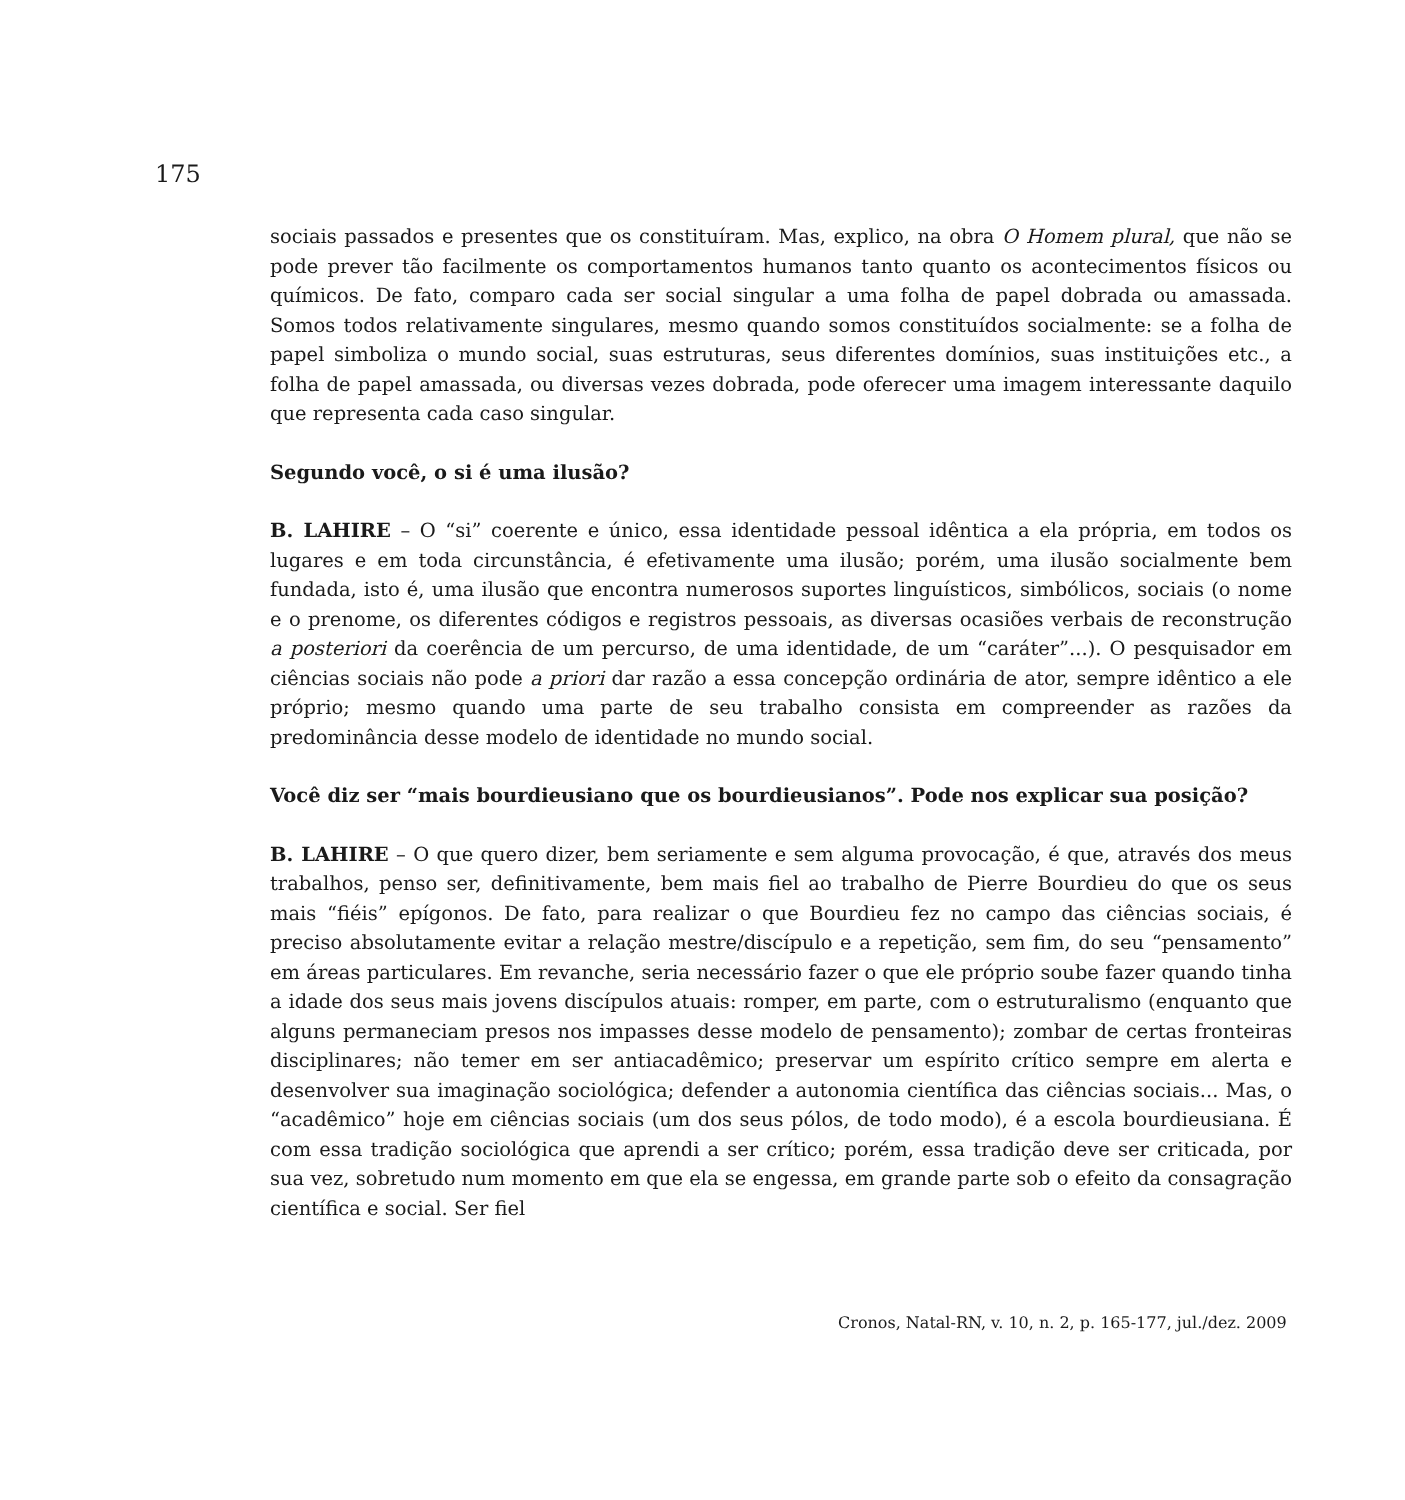175
sociais passados e presentes que os constituíram. Mas, explico, na obra O Homem plural, que não se pode prever tão facilmente os comportamentos humanos tanto quanto os acontecimentos físicos ou químicos. De fato, comparo cada ser social singular a uma folha de papel dobrada ou amassada. Somos todos relativamente singulares, mesmo quando somos constituídos socialmente: se a folha de papel simboliza o mundo social, suas estruturas, seus diferentes domínios, suas instituições etc., a folha de papel amassada, ou diversas vezes dobrada, pode oferecer uma imagem interessante daquilo que representa cada caso singular.
Segundo você, o si é uma ilusão?
B. LAHIRE – O “si” coerente e único, essa identidade pessoal idêntica a ela própria, em todos os lugares e em toda circunstância, é efetivamente uma ilusão; porém, uma ilusão socialmente bem fundada, isto é, uma ilusão que encontra numerosos suportes linguísticos, simbólicos, sociais (o nome e o prenome, os diferentes códigos e registros pessoais, as diversas ocasiões verbais de reconstrução a posteriori da coerência de um percurso, de uma identidade, de um “caráter”...). O pesquisador em ciências sociais não pode a priori dar razão a essa concepção ordinária de ator, sempre idêntico a ele próprio; mesmo quando uma parte de seu trabalho consista em compreender as razões da predominância desse modelo de identidade no mundo social.
Você diz ser “mais bourdieusiano que os bourdieusianos”. Pode nos explicar sua posição?
B. LAHIRE – O que quero dizer, bem seriamente e sem alguma provocação, é que, através dos meus trabalhos, penso ser, definitivamente, bem mais fiel ao trabalho de Pierre Bourdieu do que os seus mais “fiéis” epígonos. De fato, para realizar o que Bourdieu fez no campo das ciências sociais, é preciso absolutamente evitar a relação mestre/discípulo e a repetição, sem fim, do seu “pensamento” em áreas particulares. Em revanche, seria necessário fazer o que ele próprio soube fazer quando tinha a idade dos seus mais jovens discípulos atuais: romper, em parte, com o estruturalismo (enquanto que alguns permaneciam presos nos impasses desse modelo de pensamento); zombar de certas fronteiras disciplinares; não temer em ser antiacadêmico; preservar um espírito crítico sempre em alerta e desenvolver sua imaginação sociológica; defender a autonomia científica das ciências sociais... Mas, o “acadêmico” hoje em ciências sociais (um dos seus pólos, de todo modo), é a escola bourdieusiana. É com essa tradição sociológica que aprendi a ser crítico; porém, essa tradição deve ser criticada, por sua vez, sobretudo num momento em que ela se engessa, em grande parte sob o efeito da consagração científica e social. Ser fiel
Cronos, Natal-RN, v. 10, n. 2, p. 165-177, jul./dez. 2009